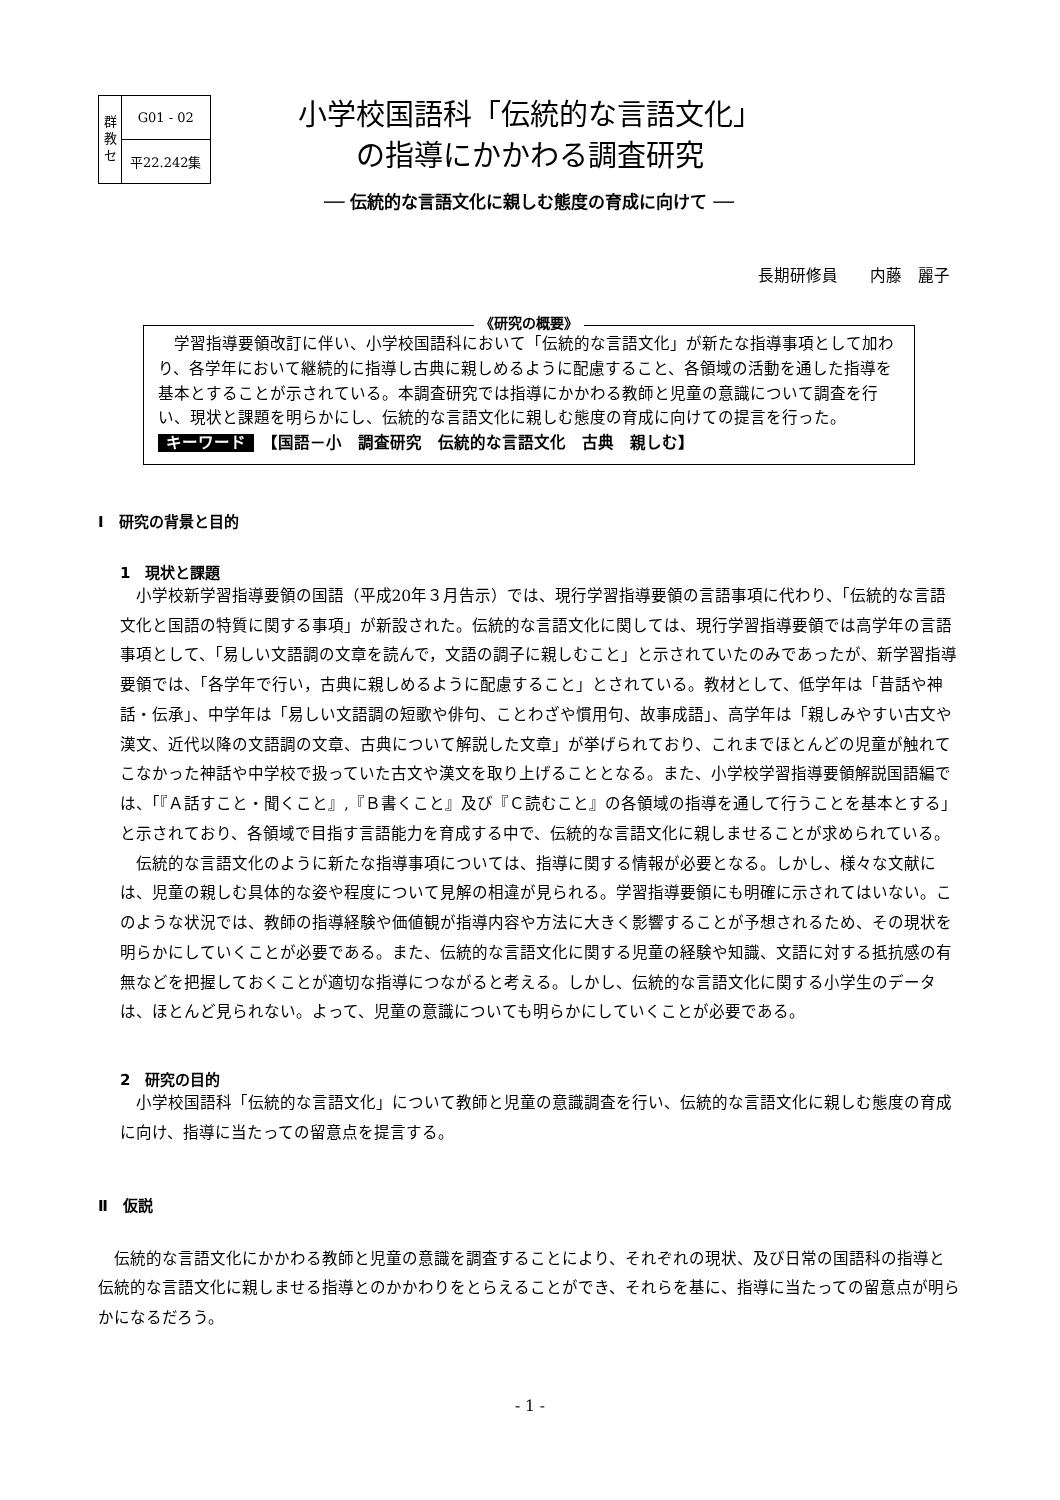| 群 教 セ | G01 - 02 |
| | 平22.242集 |
小学校国語科「伝統的な言語文化」
の指導にかかわる調査研究
── 伝統的な言語文化に親しむ態度の育成に向けて ──
長期研修員　　内藤　麗子
《研究の概要》
　学習指導要領改訂に伴い、小学校国語科において「伝統的な言語文化」が新たな指導事項として加わり、各学年において継続的に指導し古典に親しめるように配慮すること、各領域の活動を通した指導を基本とすることが示されている。本調査研究では指導にかかわる教師と児童の意識について調査を行い、現状と課題を明らかにし、伝統的な言語文化に親しむ態度の育成に向けての提言を行った。
キーワード　【国語－小　調査研究　伝統的な言語文化　古典　親しむ】
Ⅰ　研究の背景と目的
1　現状と課題
小学校新学習指導要領の国語（平成20年３月告示）では、現行学習指導要領の言語事項に代わり、「伝統的な言語文化と国語の特質に関する事項」が新設された。伝統的な言語文化に関しては、現行学習指導要領では高学年の言語事項として、「易しい文語調の文章を読んで，文語の調子に親しむこと」と示されていたのみであったが、新学習指導要領では、「各学年で行い，古典に親しめるように配慮すること」とされている。教材として、低学年は「昔話や神話・伝承」、中学年は「易しい文語調の短歌や俳句、ことわざや慣用句、故事成語」、高学年は「親しみやすい古文や漢文、近代以降の文語調の文章、古典について解説した文章」が挙げられており、これまでほとんどの児童が触れてこなかった神話や中学校で扱っていた古文や漢文を取り上げることとなる。また、小学校学習指導要領解説国語編では、「『Ａ話すこと・聞くこと』,『Ｂ書くこと』及び『Ｃ読むこと』の各領域の指導を通して行うことを基本とする」と示されており、各領域で目指す言語能力を育成する中で、伝統的な言語文化に親しませることが求められている。
伝統的な言語文化のように新たな指導事項については、指導に関する情報が必要となる。しかし、様々な文献には、児童の親しむ具体的な姿や程度について見解の相違が見られる。学習指導要領にも明確に示されてはいない。このような状況では、教師の指導経験や価値観が指導内容や方法に大きく影響することが予想されるため、その現状を明らかにしていくことが必要である。また、伝統的な言語文化に関する児童の経験や知識、文語に対する抵抗感の有無などを把握しておくことが適切な指導につながると考える。しかし、伝統的な言語文化に関する小学生のデータは、ほとんど見られない。よって、児童の意識についても明らかにしていくことが必要である。
2　研究の目的
小学校国語科「伝統的な言語文化」について教師と児童の意識調査を行い、伝統的な言語文化に親しむ態度の育成に向け、指導に当たっての留意点を提言する。
Ⅱ　仮説
伝統的な言語文化にかかわる教師と児童の意識を調査することにより、それぞれの現状、及び日常の国語科の指導と伝統的な言語文化に親しませる指導とのかかわりをとらえることができ、それらを基に、指導に当たっての留意点が明らかになるだろう。
- 1 -